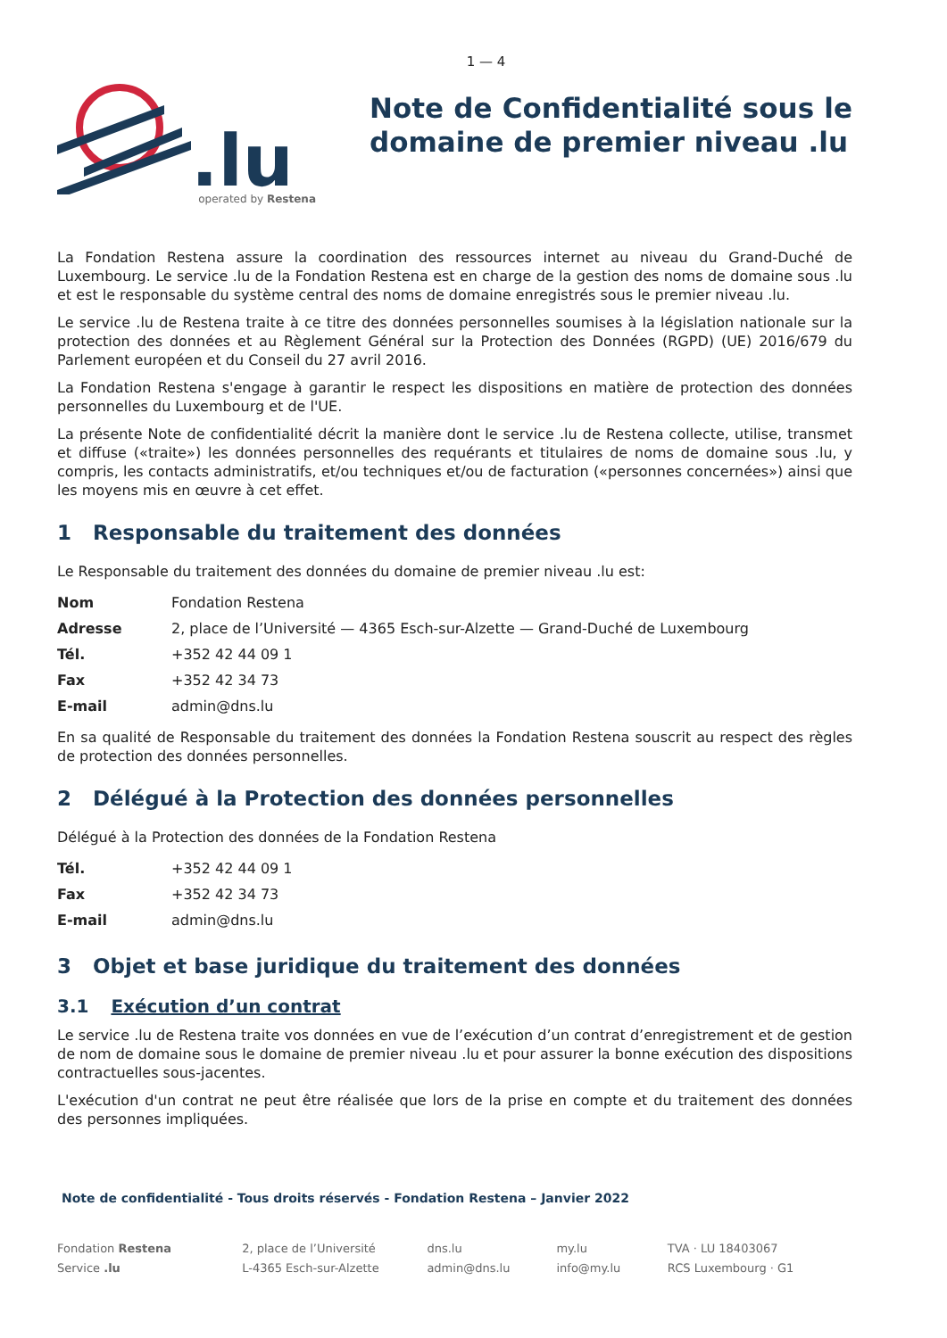1 — 4
.lu
operated by Restena
Note de Confidentialité sous le domaine de premier niveau .lu
La Fondation Restena assure la coordination des ressources internet au niveau du Grand-Duché de Luxembourg. Le service .lu de la Fondation Restena est en charge de la gestion des noms de domaine sous .lu et est le responsable du système central des noms de domaine enregistrés sous le premier niveau .lu.
Le service .lu de Restena traite à ce titre des données personnelles soumises à la législation nationale sur la protection des données et au Règlement Général sur la Protection des Données (RGPD) (UE) 2016/679 du Parlement européen et du Conseil du 27 avril 2016.
La Fondation Restena s'engage à garantir le respect les dispositions en matière de protection des données personnelles du Luxembourg et de l'UE.
La présente Note de confidentialité décrit la manière dont le service .lu de Restena collecte, utilise, transmet et diffuse («traite») les données personnelles des requérants et titulaires de noms de domaine sous .lu, y compris, les contacts administratifs, et/ou techniques et/ou de facturation («personnes concernées») ainsi que les moyens mis en œuvre à cet effet.
1 Responsable du traitement des données
Le Responsable du traitement des données du domaine de premier niveau .lu est:
| Nom | Fondation Restena |
| Adresse | 2, place de l’Université — 4365 Esch-sur-Alzette — Grand-Duché de Luxembourg |
| Tél. | +352 42 44 09 1 |
| Fax | +352 42 34 73 |
| E-mail | admin@dns.lu |
En sa qualité de Responsable du traitement des données la Fondation Restena souscrit au respect des règles de protection des données personnelles.
2 Délégué à la Protection des données personnelles
Délégué à la Protection des données de la Fondation Restena
| Tél. | +352 42 44 09 1 |
| Fax | +352 42 34 73 |
| E-mail | admin@dns.lu |
3 Objet et base juridique du traitement des données
3.1 Exécution d’un contrat
Le service .lu de Restena traite vos données en vue de l’exécution d’un contrat d’enregistrement et de gestion de nom de domaine sous le domaine de premier niveau .lu et pour assurer la bonne exécution des dispositions contractuelles sous-jacentes.
L'exécution d'un contrat ne peut être réalisée que lors de la prise en compte et du traitement des données des personnes impliquées.
Note de confidentialité - Tous droits réservés - Fondation Restena – Janvier 2022
Fondation Restena
Service .lu
2, place de l’Université
L-4365 Esch-sur-Alzette
dns.lu
admin@dns.lu
my.lu
info@my.lu
TVA · LU 18403067
RCS Luxembourg · G1